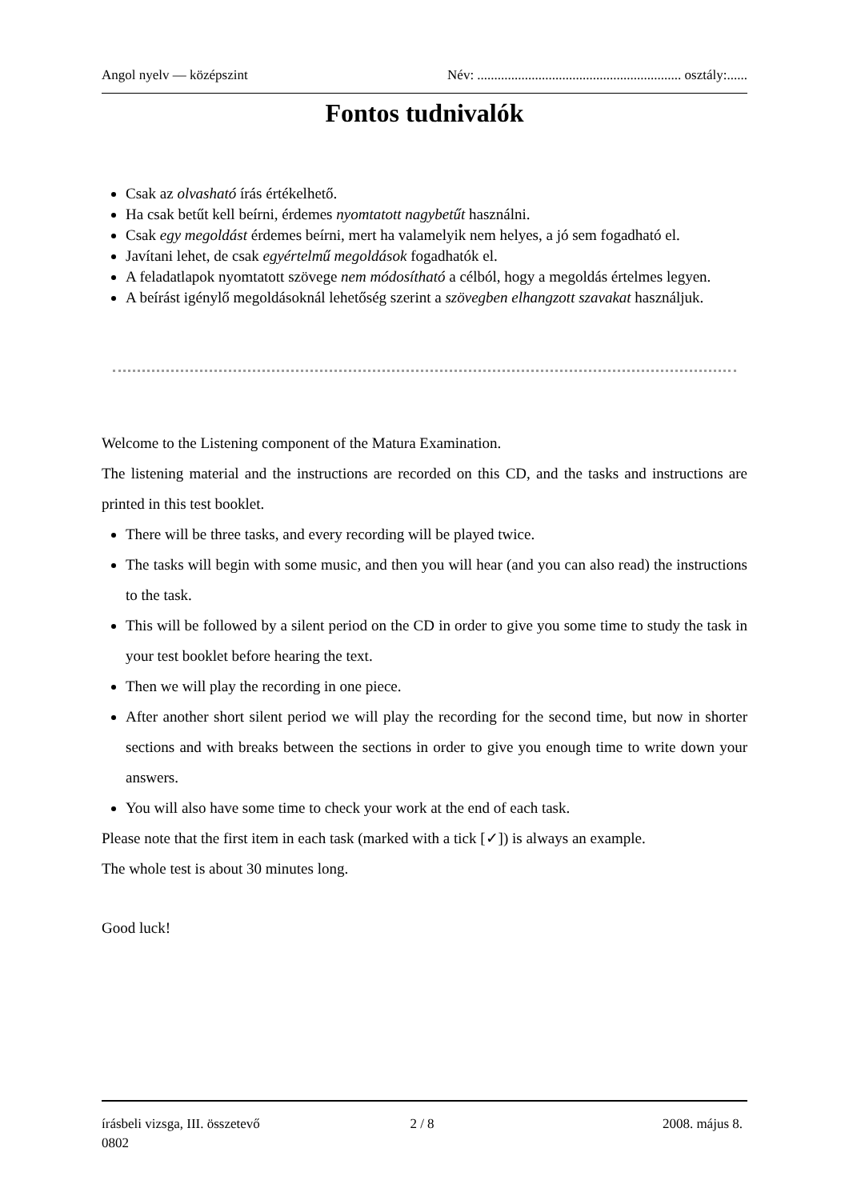Angol nyelv — középszint Név: ............................................................ osztály:......
Fontos tudnivalók
Csak az olvasható írás értékelhető.
Ha csak betűt kell beírni, érdemes nyomtatott nagybetűt használni.
Csak egy megoldást érdemes beírni, mert ha valamelyik nem helyes, a jó sem fogadható el.
Javítani lehet, de csak egyértelmű megoldások fogadhatók el.
A feladatlapok nyomtatott szövege nem módosítható a célból, hogy a megoldás értelmes legyen.
A beírást igénylő megoldásoknál lehetőség szerint a szövegben elhangzott szavakat használjuk.
Welcome to the Listening component of the Matura Examination.
The listening material and the instructions are recorded on this CD, and the tasks and instructions are printed in this test booklet.
There will be three tasks, and every recording will be played twice.
The tasks will begin with some music, and then you will hear (and you can also read) the instructions to the task.
This will be followed by a silent period on the CD in order to give you some time to study the task in your test booklet before hearing the text.
Then we will play the recording in one piece.
After another short silent period we will play the recording for the second time, but now in shorter sections and with breaks between the sections in order to give you enough time to write down your answers.
You will also have some time to check your work at the end of each task.
Please note that the first item in each task (marked with a tick [✓]) is always an example.
The whole test is about 30 minutes long.
Good luck!
írásbeli vizsga, III. összetevő
0802
2 / 8 2008. május 8.